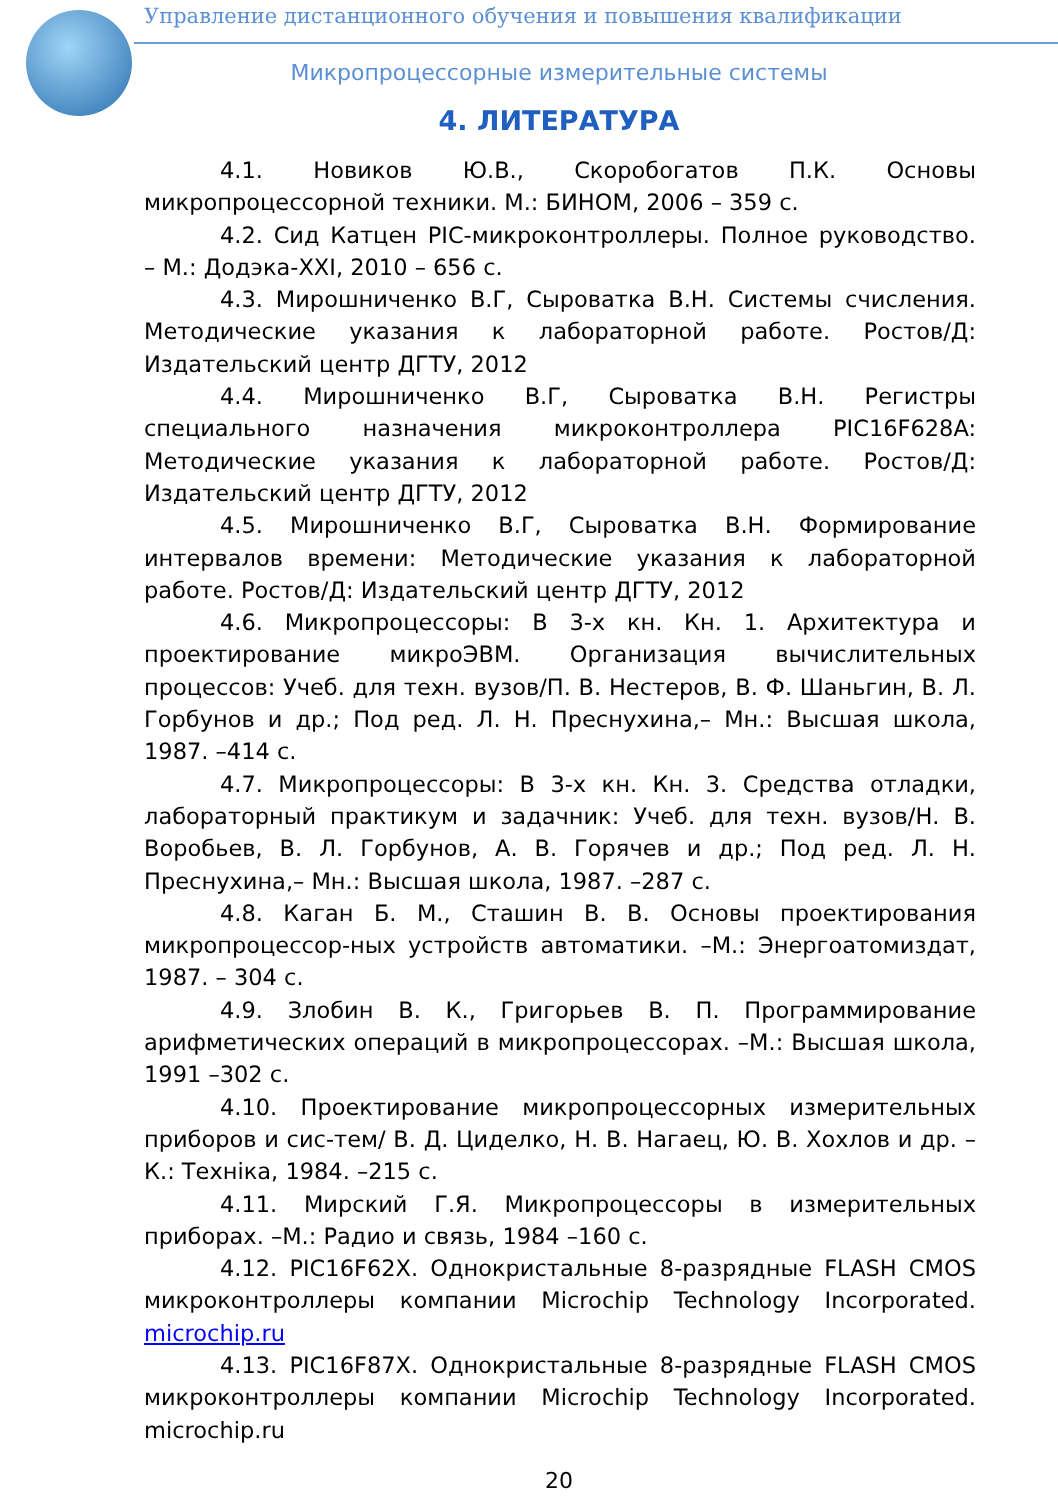Управление дистанционного обучения и повышения квалификации
Микропроцессорные измерительные системы
4. ЛИТЕРАТУРА
4.1. Новиков Ю.В., Скоробогатов П.К. Основы микропроцессорной техники. М.: БИНОМ, 2006 – 359 с.
4.2. Сид Катцен PIC-микроконтроллеры. Полное руководство. – М.: Додэка-XXI, 2010 – 656 с.
4.3. Мирошниченко В.Г, Сыроватка В.Н. Системы счисления. Методические указания к лабораторной работе. Ростов/Д: Издательский центр ДГТУ, 2012
4.4. Мирошниченко В.Г, Сыроватка В.Н. Регистры специального назначения микроконтроллера PIC16F628A: Методические указания к лабораторной работе. Ростов/Д: Издательский центр ДГТУ, 2012
4.5. Мирошниченко В.Г, Сыроватка В.Н. Формирование интервалов времени: Методические указания к лабораторной работе. Ростов/Д: Издательский центр ДГТУ, 2012
4.6. Микропроцессоры: В 3-х кн. Кн. 1. Архитектура и проектирование микроЭВМ. Организация вычислительных процессов: Учеб. для техн. вузов/П. В. Нестеров, В. Ф. Шаньгин, В. Л. Горбунов и др.; Под ред. Л. Н. Преснухина,– Мн.: Высшая школа, 1987. –414 с.
4.7. Микропроцессоры: В 3-х кн. Кн. 3. Средства отладки, лабораторный практикум и задачник: Учеб. для техн. вузов/Н. В. Воробьев, В. Л. Горбунов, А. В. Горячев и др.; Под ред. Л. Н. Преснухина,– Мн.: Высшая школа, 1987. –287 с.
4.8. Каган Б. М., Сташин В. В. Основы проектирования микропроцессор-ных устройств автоматики. –М.: Энергоатомиздат, 1987. – 304 с.
4.9. Злобин В. К., Григорьев В. П. Программирование арифметических операций в микропроцессорах. –М.: Высшая школа, 1991 –302 с.
4.10. Проектирование микропроцессорных измерительных приборов и сис-тем/ В. Д. Циделко, Н. В. Нагаец, Ю. В. Хохлов и др. –К.: Техніка, 1984. –215 с.
4.11. Мирский Г.Я. Микропроцессоры в измерительных приборах. –М.: Радио и связь, 1984 –160 с.
4.12. PIC16F62X. Однокристальные 8-разрядные FLASH CMOS микроконтроллеры компании Microchip Technology Incorporated. microchip.ru
4.13. PIC16F87X. Однокристальные 8-разрядные FLASH CMOS микроконтроллеры компании Microchip Technology Incorporated. microchip.ru
20